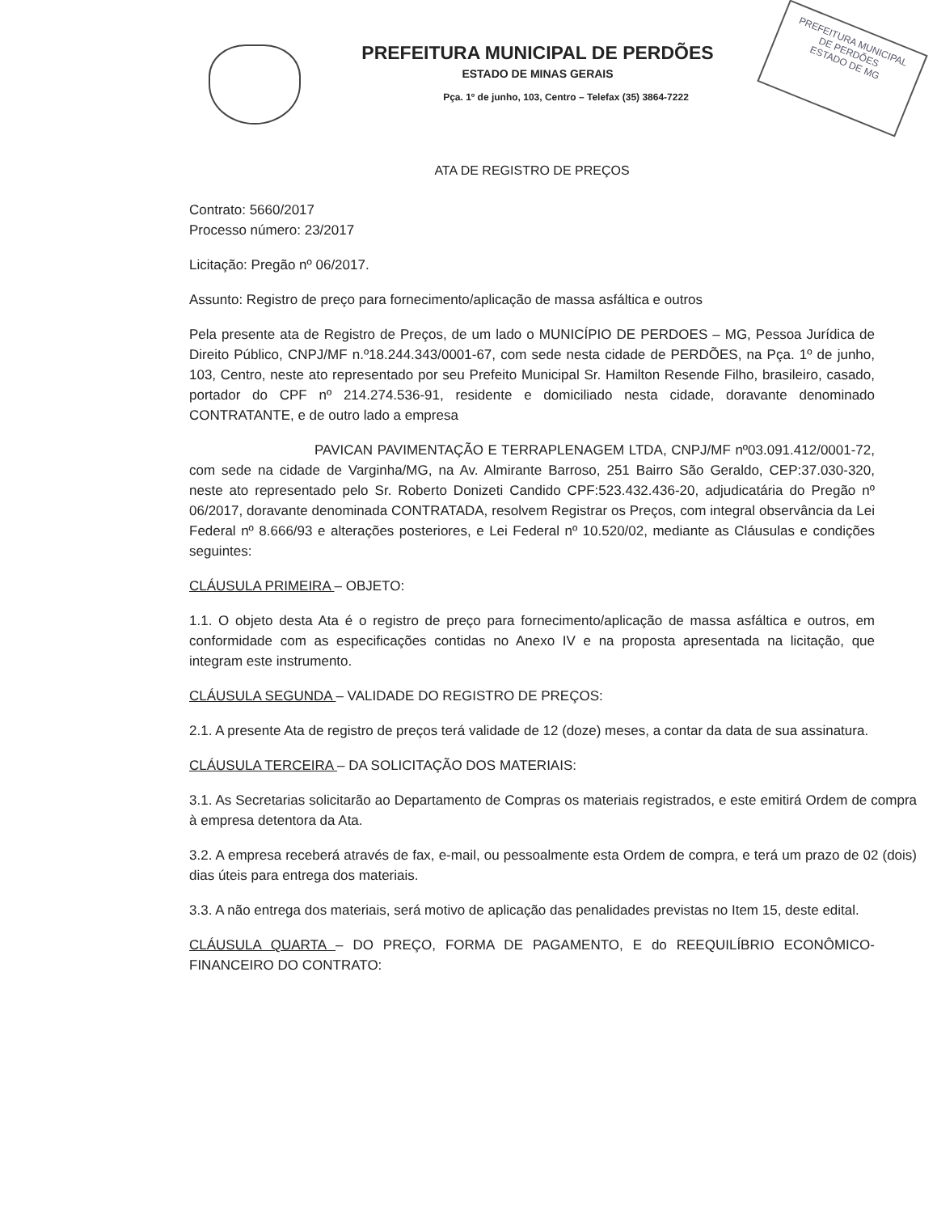PREFEITURA MUNICIPAL DE PERDÕES
ESTADO DE MINAS GERAIS
Pça. 1º de junho, 103, Centro – Telefax (35) 3864-7222
PREFEITURA MUNICIPAL
DE PERDÕES
ESTADO DE MG
ATA DE REGISTRO DE PREÇOS
Contrato: 5660/2017
Processo número: 23/2017
Licitação: Pregão nº 06/2017.
Assunto: Registro de preço para fornecimento/aplicação de massa asfáltica e outros
Pela presente ata de Registro de Preços, de um lado o MUNICÍPIO DE PERDOES – MG, Pessoa Jurídica de Direito Público, CNPJ/MF n.º18.244.343/0001-67, com sede nesta cidade de PERDÕES, na Pça. 1º de junho, 103, Centro, neste ato representado por seu Prefeito Municipal Sr. Hamilton Resende Filho, brasileiro, casado, portador do CPF nº 214.274.536-91, residente e domiciliado nesta cidade, doravante denominado CONTRATANTE, e de outro lado a empresa
PAVICAN PAVIMENTAÇÃO E TERRAPLENAGEM LTDA, CNPJ/MF nº03.091.412/0001-72, com sede na cidade de Varginha/MG, na Av. Almirante Barroso, 251 Bairro São Geraldo, CEP:37.030-320, neste ato representado pelo Sr. Roberto Donizeti Candido CPF:523.432.436-20, adjudicatária do Pregão nº 06/2017, doravante denominada CONTRATADA, resolvem Registrar os Preços, com integral observância da Lei Federal nº 8.666/93 e alterações posteriores, e Lei Federal nº 10.520/02, mediante as Cláusulas e condições seguintes:
CLÁUSULA PRIMEIRA – OBJETO:
1.1. O objeto desta Ata é o registro de preço para fornecimento/aplicação de massa asfáltica e outros, em conformidade com as especificações contidas no Anexo IV e na proposta apresentada na licitação, que integram este instrumento.
CLÁUSULA SEGUNDA – VALIDADE DO REGISTRO DE PREÇOS:
2.1. A presente Ata de registro de preços terá validade de 12 (doze) meses, a contar da data de sua assinatura.
CLÁUSULA TERCEIRA – DA SOLICITAÇÃO DOS MATERIAIS:
3.1. As Secretarias solicitarão ao Departamento de Compras os materiais registrados, e este emitirá Ordem de compra à empresa detentora da Ata.
3.2. A empresa receberá através de fax, e-mail, ou pessoalmente esta Ordem de compra, e terá um prazo de 02 (dois) dias úteis para entrega dos materiais.
3.3. A não entrega dos materiais, será motivo de aplicação das penalidades previstas no Item 15, deste edital.
CLÁUSULA QUARTA – DO PREÇO, FORMA DE PAGAMENTO, E do REEQUILÍBRIO ECONÔMICO-FINANCEIRO DO CONTRATO: